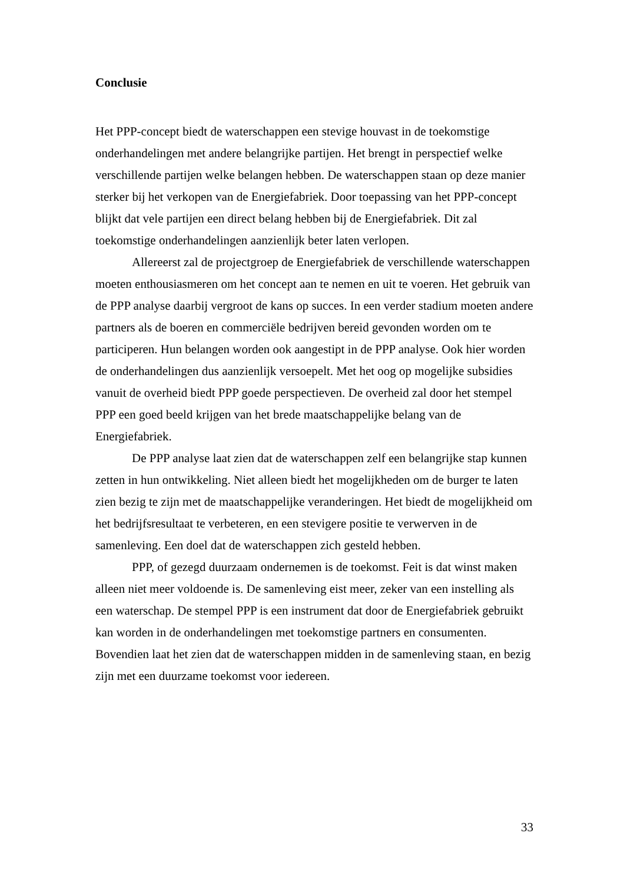Conclusie
Het PPP-concept biedt de waterschappen een stevige houvast in de toekomstige onderhandelingen met andere belangrijke partijen. Het brengt in perspectief welke verschillende partijen welke belangen hebben. De waterschappen staan op deze manier sterker bij het verkopen van de Energiefabriek. Door toepassing van het PPP-concept blijkt dat vele partijen een direct belang hebben bij de Energiefabriek. Dit zal toekomstige onderhandelingen aanzienlijk beter laten verlopen.
Allereerst zal de projectgroep de Energiefabriek de verschillende waterschappen moeten enthousiasmeren om het concept aan te nemen en uit te voeren. Het gebruik van de PPP analyse daarbij vergroot de kans op succes. In een verder stadium moeten andere partners als de boeren en commerciële bedrijven bereid gevonden worden om te participeren. Hun belangen worden ook aangestipt in de PPP analyse. Ook hier worden de onderhandelingen dus aanzienlijk versoepelt. Met het oog op mogelijke subsidies vanuit de overheid biedt PPP goede perspectieven. De overheid zal door het stempel PPP een goed beeld krijgen van het brede maatschappelijke belang van de Energiefabriek.
De PPP analyse laat zien dat de waterschappen zelf een belangrijke stap kunnen zetten in hun ontwikkeling. Niet alleen biedt het mogelijkheden om de burger te laten zien bezig te zijn met de maatschappelijke veranderingen. Het biedt de mogelijkheid om het bedrijfsresultaat te verbeteren, en een stevigere positie te verwerven in de samenleving. Een doel dat de waterschappen zich gesteld hebben.
PPP, of gezegd duurzaam ondernemen is de toekomst. Feit is dat winst maken alleen niet meer voldoende is. De samenleving eist meer, zeker van een instelling als een waterschap. De stempel PPP is een instrument dat door de Energiefabriek gebruikt kan worden in de onderhandelingen met toekomstige partners en consumenten. Bovendien laat het zien dat de waterschappen midden in de samenleving staan, en bezig zijn met een duurzame toekomst voor iedereen.
33